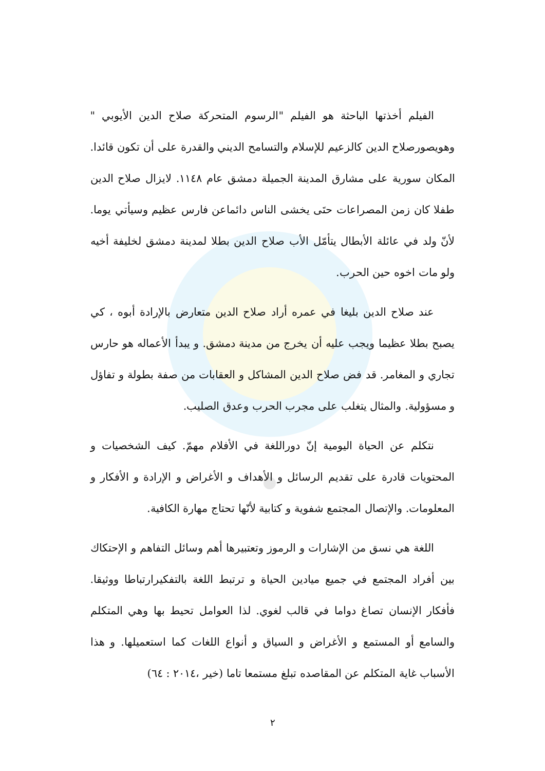الفيلم أخذتها الباحثة هو الفيلم "الرسوم المتحركة صلاح الدين الأيوبي " وهويصورصلاح الدين كالزعيم للإسلام والتسامح الديني والقدرة على أن تكون قائدا. المكان سورية على مشارق المدينة الجميلة دمشق عام ١١٤٨. لايزال صلاح الدين طفلا كان زمن المصراعات حتَى يخشى الناس دائماعن فارس عظيم وسيأتي يوما. لأنّ ولد في عائلة الأبطال يتأمّل الأب صلاح الدين بطلا لمدينة دمشق لخليفة أخيه ولو مات اخوه حين الحرب.
عند صلاح الدين بليغا في عمره أراد صلاح الدين متعارض بالإرادة أبوه ، كي يصبح بطلا عظيما ويجب عليه أن يخرج من مدينة دمشق. و يبدأ الأعماله هو حارس تجاري و المغامر. قد فض صلاح الدين المشاكل و العقابات من صفة بطولة و تفاؤل و مسؤولية. والمثال يتغلب على مجرب الحرب وعدق الصليب.
نتكلم عن الحياة اليومية إنّ دوراللغة في الأفلام مهمّ. كيف الشخصيات و المحتويات قادرة على تقديم الرسائل و الأهداف و الأغراض و الإرادة و الأفكار و المعلومات. والإتصال المجتمع شفوية و كتابية لأنّها تحتاج مهارة الكافية.
اللغة هي نسق من الإشارات و الرموز وتعتبيرها أهم وسائل التفاهم و الإحتكاك بين أفراد المجتمع في جميع ميادين الحياة و ترتبط اللغة بالتفكيرارتباطا ووثيقا. فأفكار الإنسان تصاغ دواما في قالب لغوي. لذا العوامل تحيط بها وهي المتكلم والسامع أو المستمع و الأغراض و السياق و أنواع اللغات كما استعميلها. و هذا الأسباب غاية المتكلم عن المقاصده تبلغ مستمعا تاما (خير ،٢٠١٤ : ٦٤)
٢